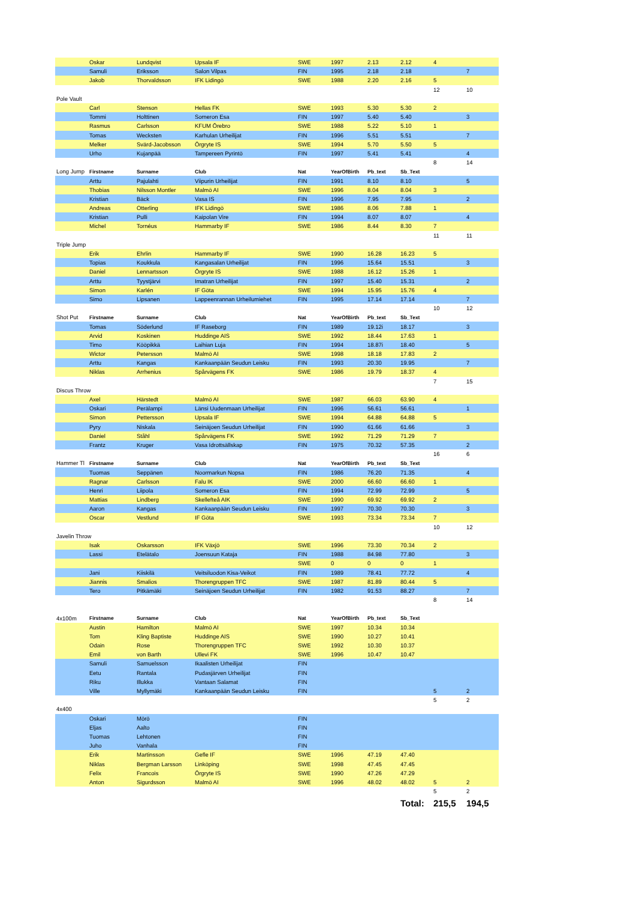| | Oskar | Lundqvist | Upsala IF | SWE | 1997 | 2.13 | 2.12 | 4 | |
| | Samuli | Eriksson | Salon Vilpas | FIN | 1995 | 2.18 | 2.18 | | 7 |
| | Jakob | Thorvaldsson | IFK Lidingö | SWE | 1988 | 2.20 | 2.16 | 5 | |
| | | | | | | | | 12 | 10 |
| Pole Vault | | | | | | | | | |
| | Carl | Stenson | Hellas FK | SWE | 1993 | 5.30 | 5.30 | 2 | |
| | Tommi | Holttinen | Someron Esa | FIN | 1997 | 5.40 | 5.40 | | 3 |
| | Rasmus | Carlsson | KFUM Örebro | SWE | 1988 | 5.22 | 5.10 | 1 | |
| | Tomas | Wecksten | Karhulan Urheilijat | FIN | 1996 | 5.51 | 5.51 | | 7 |
| | Melker | Svärd-Jacobsson | Örgryte IS | SWE | 1994 | 5.70 | 5.50 | 5 | |
| | Urho | Kujanpää | Tampereen Pyrintö | FIN | 1997 | 5.41 | 5.41 | | 4 |
| | | | | | | | | 8 | 14 |
| Long Jump | Firstname | Surname | Club | Nat | YearOfBirth | Pb_text | Sb_Text | | |
| | Arttu | Pajulahti | Viipurin Urheilijat | FIN | 1991 | 8.10 | 8.10 | | 5 |
| | Thobias | Nilsson Montler | Malmö AI | SWE | 1996 | 8.04 | 8.04 | 3 | |
| | Kristian | Bäck | Vasa IS | FIN | 1996 | 7.95 | 7.95 | | 2 |
| | Andreas | Otterling | IFK Lidingö | SWE | 1986 | 8.06 | 7.88 | 1 | |
| | Kristian | Pulli | Kaipolan Vire | FIN | 1994 | 8.07 | 8.07 | | 4 |
| | Michel | Tornéus | Hammarby IF | SWE | 1986 | 8.44 | 8.30 | 7 | |
| | | | | | | | | 11 | 11 |
| Triple Jump | | | | | | | | | |
| | Erik | Ehrlin | Hammarby IF | SWE | 1990 | 16.28 | 16.23 | 5 | |
| | Topias | Koukkula | Kangasalan Urheilijat | FIN | 1996 | 15.64 | 15.51 | | 3 |
| | Daniel | Lennartsson | Örgryte IS | SWE | 1988 | 16.12 | 15.26 | 1 | |
| | Arttu | Tyystjärvi | Imatran Urheilijat | FIN | 1997 | 15.40 | 15.31 | | 2 |
| | Simon | Karlén | IF Göta | SWE | 1994 | 15.95 | 15.76 | 4 | |
| | Simo | Lipsanen | Lappeenrannan Urheilumiehet | FIN | 1995 | 17.14 | 17.14 | | 7 |
| | | | | | | | | 10 | 12 |
| Shot Put | Firstname | Surname | Club | Nat | YearOfBirth | Pb_text | Sb_Text | | |
| | Tomas | Söderlund | IF Raseborg | FIN | 1989 | 19.12i | 18.17 | | 3 |
| | Arvid | Koskinen | Huddinge AIS | SWE | 1992 | 18.44 | 17.63 | 1 | |
| | Timo | Kööpikkä | Laihian Luja | FIN | 1994 | 18.87i | 18.40 | | 5 |
| | Wictor | Petersson | Malmö AI | SWE | 1998 | 18.18 | 17.83 | 2 | |
| | Arttu | Kangas | Kankaanpään Seudun Leisku | FIN | 1993 | 20.30 | 19.95 | | 7 |
| | Niklas | Arrhenius | Spårvägens FK | SWE | 1986 | 19.79 | 18.37 | 4 | |
| | | | | | | | | 7 | 15 |
| Discus Throw | | | | | | | | | |
| | Axel | Härstedt | Malmö AI | SWE | 1987 | 66.03 | 63.90 | 4 | |
| | Oskari | Perälampi | Länsi Uudenmaan Urheilijat | FIN | 1996 | 56.61 | 56.61 | | 1 |
| | Simon | Pettersson | Upsala IF | SWE | 1994 | 64.88 | 64.88 | 5 | |
| | Pyry | Niskala | Seinäjoen Seudun Urheilijat | FIN | 1990 | 61.66 | 61.66 | | 3 |
| | Daniel | Ståhl | Spårvägens FK | SWE | 1992 | 71.29 | 71.29 | 7 | |
| | Frantz | Kruger | Vasa Idrottsällskap | FIN | 1975 | 70.32 | 57.35 | | 2 |
| | | | | | | | | 16 | 6 |
| Hammer Tl | Firstname | Surname | Club | Nat | YearOfBirth | Pb_text | Sb_Text | | |
| | Tuomas | Seppänen | Noormarkun Nopsa | FIN | 1986 | 76.20 | 71.35 | | 4 |
| | Ragnar | Carlsson | Falu IK | SWE | 2000 | 66.60 | 66.60 | 1 | |
| | Henri | Liipola | Someron Esa | FIN | 1994 | 72.99 | 72.99 | | 5 |
| | Mattias | Lindberg | Skellefteå AIK | SWE | 1990 | 69.92 | 69.92 | 2 | |
| | Aaron | Kangas | Kankaanpään Seudun Leisku | FIN | 1997 | 70.30 | 70.30 | | 3 |
| | Oscar | Vestlund | IF Göta | SWE | 1993 | 73.34 | 73.34 | 7 | |
| | | | | | | | | 10 | 12 |
| Javelin Throw | | | | | | | | | |
| | Isak | Oskarsson | IFK Växjö | SWE | 1996 | 73.30 | 70.34 | 2 | |
| | Lassi | Etelätalo | Joensuun Kataja | FIN | 1988 | 84.98 | 77.80 | | 3 |
| | | | | SWE | 0 | 0 | 0 | 1 | |
| | Jani | Kiiskilä | Veitsiluodon Kisa-Veikot | FIN | 1989 | 78.41 | 77.72 | | 4 |
| | Jiannis | Smalios | Thorengruppen TFC | SWE | 1987 | 81.89 | 80.44 | 5 | |
| | Tero | Pitkämäki | Seinäjoen Seudun Urheilijat | FIN | 1982 | 91.53 | 88.27 | | 7 |
| | | | | | | | | 8 | 14 |
| 4x100m | Firstname | Surname | Club | Nat | YearOfBirth | Pb_text | Sb_Text | | |
| | Austin | Hamilton | Malmö AI | SWE | 1997 | 10.34 | 10.34 | | |
| | Tom | Kling Baptiste | Huddinge AIS | SWE | 1990 | 10.27 | 10.41 | | |
| | Odain | Rose | Thorengruppen TFC | SWE | 1992 | 10.30 | 10.37 | | |
| | Emil | von Barth | Ullevi FK | SWE | 1996 | 10.47 | 10.47 | | |
| | Samuli | Samuelsson | Ikaalisten Urheilijat | FIN | | | | | |
| | Eetu | Rantala | Pudasjärven Urheilijat | FIN | | | | | |
| | Riku | Illukka | Vantaan Salamat | FIN | | | | | |
| | Ville | Myllymäki | Kankaanpään Seudun Leisku | FIN | | | | 5 | 2 |
| | | | | | | | | 5 | 2 |
| 4x400 | | | | | | | | | |
| | Oskari | Mörö | | FIN | | | | | |
| | Eljas | Aalto | | FIN | | | | | |
| | Tuomas | Lehtonen | | FIN | | | | | |
| | Juho | Vanhala | | FIN | | | | | |
| | Erik | Martinsson | Gefle IF | SWE | 1996 | 47.19 | 47.40 | | |
| | Niklas | Bergman Larsson | Linköping | SWE | 1998 | 47.45 | 47.45 | | |
| | Felix | Francois | Örgryte IS | SWE | 1990 | 47.26 | 47.29 | | |
| | Anton | Sigurdsson | Malmö AI | SWE | 1996 | 48.02 | 48.02 | 5 | 2 |
| | | | | | | | | 5 | 2 |
| | | | | | | | Total: | 215,5 | 194,5 |